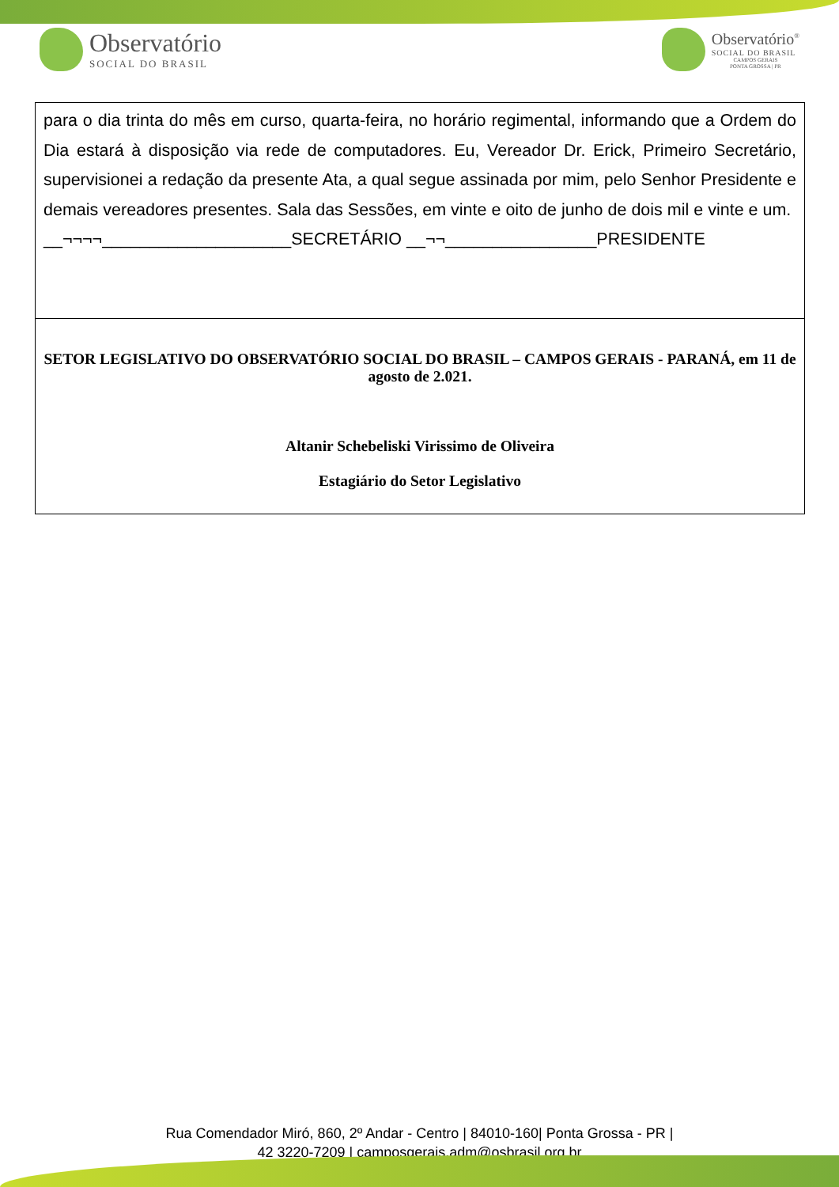Observatório
SOCIAL DO BRASIL
Observatório<sup>®</sup>
SOCIAL DO BRASIL
CAMPOS GERAIS
PONTA GROSSA | PR
para o dia trinta do mês em curso, quarta-feira, no horário regimental, informando que a Ordem do Dia estará à disposição via rede de computadores. Eu, Vereador Dr. Erick, Primeiro Secretário, supervisionei a redação da presente Ata, a qual segue assinada por mim, pelo Senhor Presidente e demais vereadores presentes. Sala das Sessões, em vinte e oito de junho de dois mil e vinte e um.
__¬¬¬¬____________________SECRETÁRIO __¬¬________________PRESIDENTE
SETOR LEGISLATIVO DO OBSERVATÓRIO SOCIAL DO BRASIL – CAMPOS GERAIS - PARANÁ, em 11 de agosto de 2.021.
Altanir Schebeliski Virissimo de Oliveira
Estagiário do Setor Legislativo
Rua Comendador Miró, 860, 2º Andar - Centro | 84010-160| Ponta Grossa - PR |
42 3220-7209 | camposgerais.adm@osbrasil.org.br